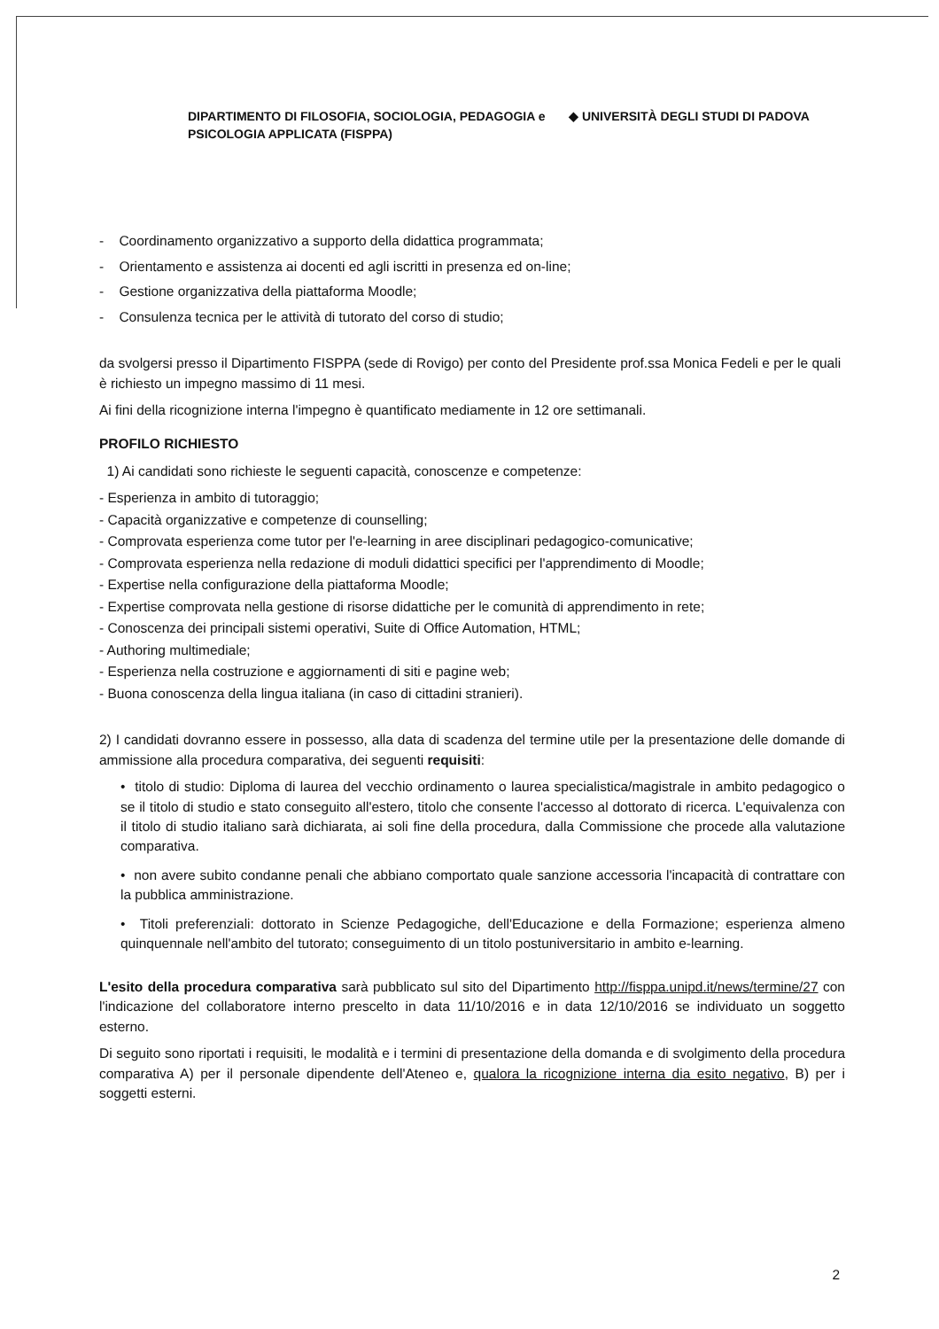DIPARTIMENTO DI FILOSOFIA, SOCIOLOGIA, PEDAGOGIA e PSICOLOGIA APPLICATA (FISPPA)
◆ UNIVERSITÀ DEGLI STUDI DI PADOVA
- Coordinamento organizzativo a supporto della didattica programmata;
- Orientamento e assistenza ai docenti ed agli iscritti in presenza ed on-line;
- Gestione organizzativa della piattaforma Moodle;
- Consulenza tecnica per le attività di tutorato del corso di studio;
da svolgersi presso il Dipartimento FISPPA (sede di Rovigo) per conto del Presidente prof.ssa Monica Fedeli e per le quali è richiesto un impegno massimo di 11 mesi.
Ai fini della ricognizione interna l'impegno è quantificato mediamente in 12 ore settimanali.
PROFILO RICHIESTO
1) Ai candidati sono richieste le seguenti capacità, conoscenze e competenze:
- Esperienza in ambito di tutoraggio;
- Capacità organizzative e competenze di counselling;
- Comprovata esperienza come tutor per l'e-learning in aree disciplinari pedagogico-comunicative;
- Comprovata esperienza nella redazione di moduli didattici specifici per l'apprendimento di Moodle;
- Expertise nella configurazione della piattaforma Moodle;
- Expertise comprovata nella gestione di risorse didattiche per le comunità di apprendimento in rete;
- Conoscenza dei principali sistemi operativi, Suite di Office Automation, HTML;
- Authoring multimediale;
- Esperienza nella costruzione e aggiornamenti di siti e pagine web;
- Buona conoscenza della lingua italiana (in caso di cittadini stranieri).
2) I candidati dovranno essere in possesso, alla data di scadenza del termine utile per la presentazione delle domande di ammissione alla procedura comparativa, dei seguenti requisiti:
• titolo di studio: Diploma di laurea del vecchio ordinamento o laurea specialistica/magistrale in ambito pedagogico o se il titolo di studio e stato conseguito all'estero, titolo che consente l'accesso al dottorato di ricerca. L'equivalenza con il titolo di studio italiano sarà dichiarata, ai soli fine della procedura, dalla Commissione che procede alla valutazione comparativa.
• non avere subito condanne penali che abbiano comportato quale sanzione accessoria l'incapacità di contrattare con la pubblica amministrazione.
• Titoli preferenziali: dottorato in Scienze Pedagogiche, dell'Educazione e della Formazione; esperienza almeno quinquennale nell'ambito del tutorato; conseguimento di un titolo postuniversitario in ambito e-learning.
L'esito della procedura comparativa sarà pubblicato sul sito del Dipartimento http://fisppa.unipd.it/news/termine/27 con l'indicazione del collaboratore interno prescelto in data 11/10/2016 e in data 12/10/2016 se individuato un soggetto esterno.
Di seguito sono riportati i requisiti, le modalità e i termini di presentazione della domanda e di svolgimento della procedura comparativa A) per il personale dipendente dell'Ateneo e, qualora la ricognizione interna dia esito negativo, B) per i soggetti esterni.
2